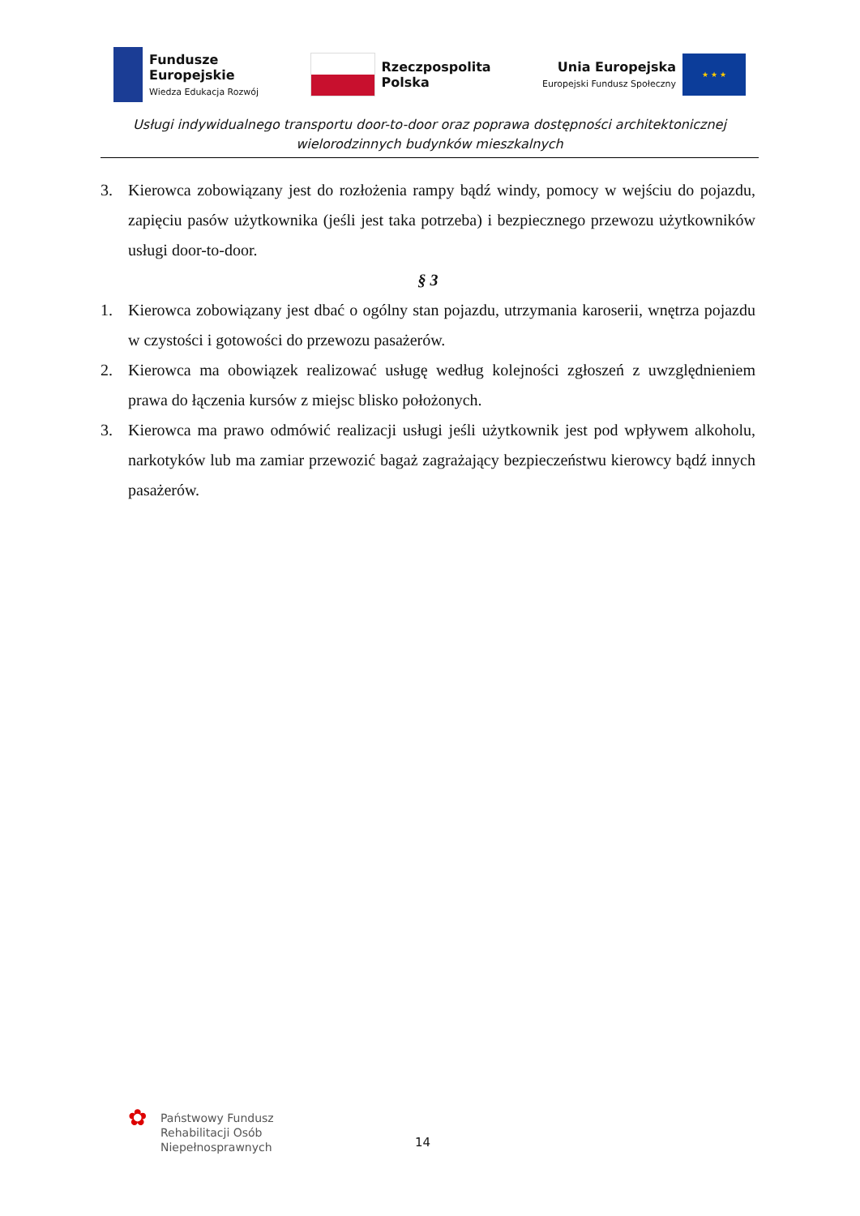Fundusze
Europejskie
Wiedza Edukacja Rozwój
Rzeczpospolita
Polska
Unia Europejska
Europejski Fundusz Społeczny
★ ★ ★
Usługi indywidualnego transportu door-to-door oraz poprawa dostępności architektonicznej
wielorodzinnych budynków mieszkalnych
3. Kierowca zobowiązany jest do rozłożenia rampy bądź windy, pomocy w wejściu do pojazdu, zapięciu pasów użytkownika (jeśli jest taka potrzeba) i bezpiecznego przewozu użytkowników usługi door-to-door.
§ 3
1. Kierowca zobowiązany jest dbać o ogólny stan pojazdu, utrzymania karoserii, wnętrza pojazdu w czystości i gotowości do przewozu pasażerów.
2. Kierowca ma obowiązek realizować usługę według kolejności zgłoszeń z uwzględnieniem prawa do łączenia kursów z miejsc blisko położonych.
3. Kierowca ma prawo odmówić realizacji usługi jeśli użytkownik jest pod wpływem alkoholu, narkotyków lub ma zamiar przewozić bagaż zagrażający bezpieczeństwu kierowcy bądź innych pasażerów.
✿
Państwowy Fundusz
Rehabilitacji Osób
Niepełnosprawnych
14